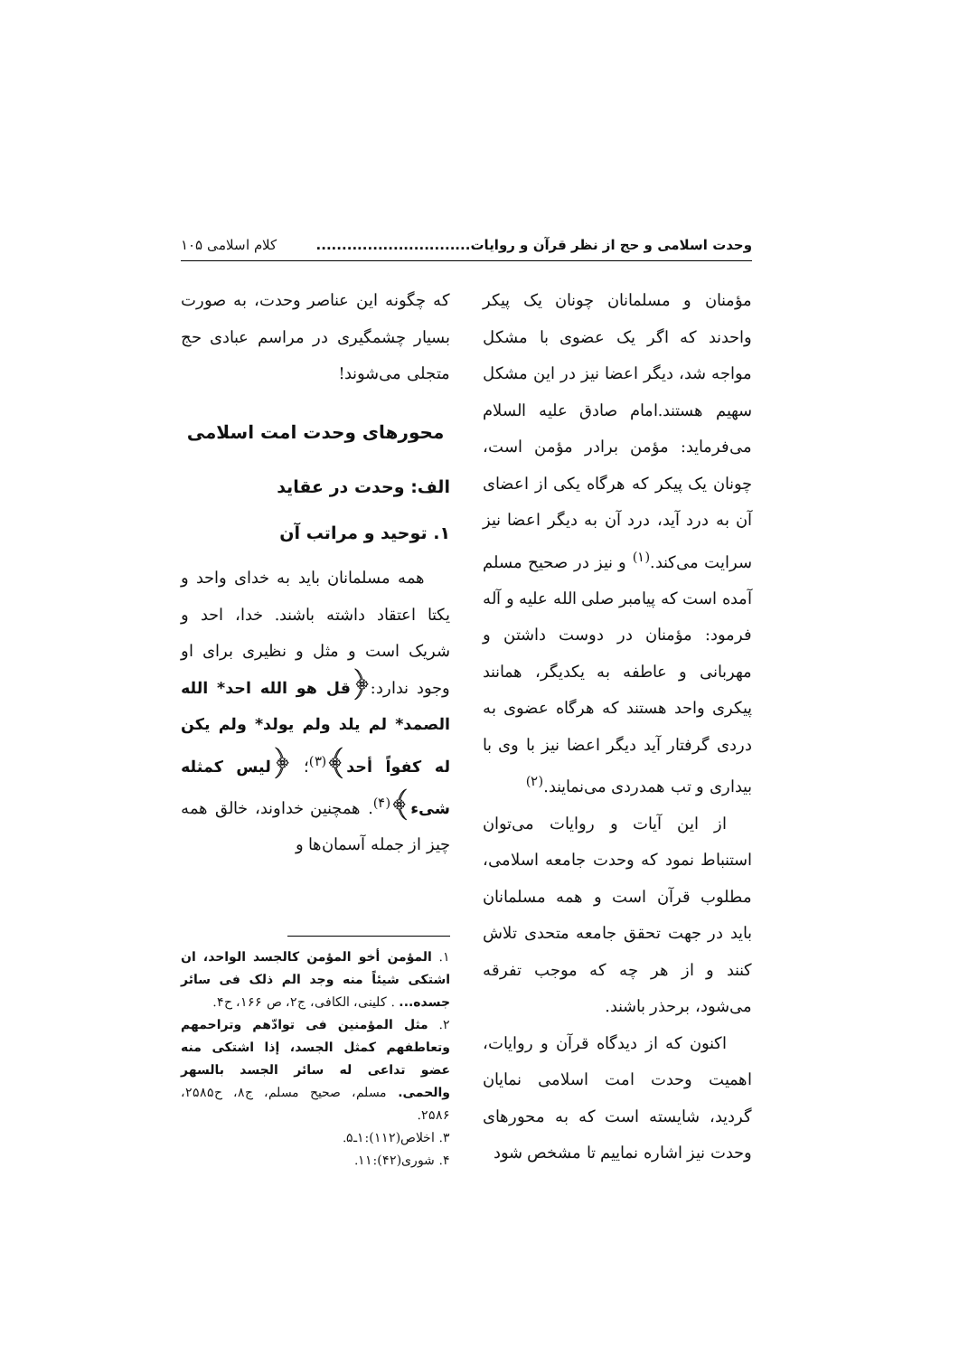وحدت اسلامی و حج از نظر قرآن و روایات.............................. کلام اسلامی ۱۰۵
مؤمنان و مسلمانان چونان یک پیکر واحدند که اگر یک عضوی با مشکل مواجه شد، دیگر اعضا نیز در این مشکل سهیم هستند.امام صادق علیه السلام می‌فرماید: مؤمن برادر مؤمن است، چونان یک پیکر که هرگاه یکی از اعضای آن به درد آید، درد آن به دیگر اعضا نیز سرایت می‌کند.<sup>(۱)</sup> و نیز در صحیح مسلم آمده است که پیامبر صلی الله علیه و آله فرمود: مؤمنان در دوست داشتن و مهربانی و عاطفه به یکدیگر، همانند پیکری واحد هستند که هرگاه عضوی به دردی گرفتار آید دیگر اعضا نیز با وی با بیداری و تب همدردی می‌نمایند.<sup>(۲)</sup>
از این آیات و روایات می‌توان استنباط نمود که وحدت جامعه اسلامی، مطلوب قرآن است و همه مسلمانان باید در جهت تحقق جامعه متحدی تلاش کنند و از هر چه که موجب تفرقه می‌شود، برحذر باشند.
اکنون که از دیدگاه قرآن و روایات، اهمیت وحدت امت اسلامی نمایان گردید، شایسته است که به محورهای وحدت نیز اشاره نماییم تا مشخص شود
که چگونه این عناصر وحدت، به صورت بسیار چشمگیری در مراسم عبادی حج متجلی می‌شوند!
محورهای وحدت امت اسلامی
الف: وحدت در عقاید
۱. توحید و مراتب آن
همه مسلمانان باید به خدای واحد و یکتا اعتقاد داشته باشند. خدا، احد و شریک است و مثل و نظیری برای او وجود ندارد:﴿قل هو الله احد* الله الصمد* لم یلد ولم یولد* ولم یکن له کفواً أحد﴾<sup>(۳)</sup>؛ ﴿لیس کمثله شیء﴾<sup>(۴)</sup>. همچنین خداوند، خالق همه چیز از جمله آسمان‌ها و
۱. المؤمن أخو المؤمن کالجسد الواحد، ان اشتکی شیئاً منه وجد الم ذلک فی سائر جسده... . کلینی، الکافی، ج۲، ص ۱۶۶، ح۴.
۲. مثل المؤمنین فی توادّهم وتراحمهم وتعاطفهم کمثل الجسد، إذا اشتکی منه عضو تداعی له سائر الجسد بالسهر والحمی. مسلم، صحیح مسلم، ج۸، ح۲۵۸۵، ۲۵۸۶.
۳. اخلاص(۱۱۲):۱ـ۵.
۴. شوری(۴۲):۱۱.